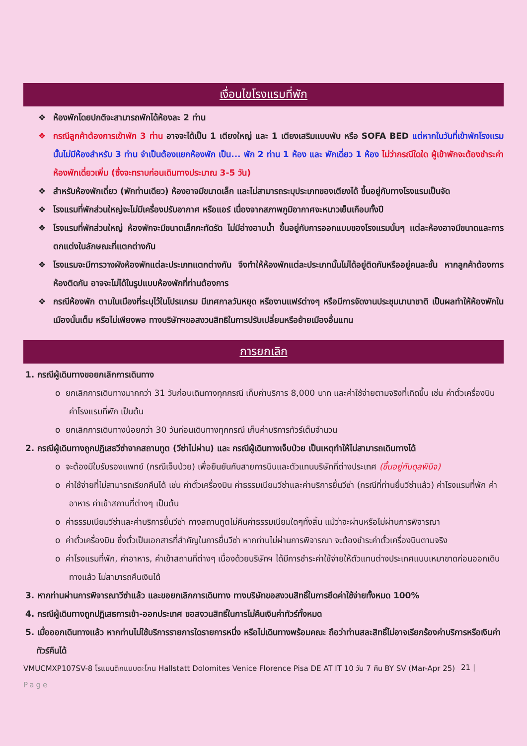เงื่อนไขโรงแรมที่พัก
❖ ห้องพักโดยปกติจะสามารถพักได้ห้องละ 2 ท่าน
❖ กรณีลูกค้าต้องการเข้าพัก 3 ท่าน อาจจะได้เป็น 1 เตียงใหญ่ และ 1 เตียงเสริมแบบพับ หรือ SOFA BED แต่หากในวันที่เข้าพักโรงแรมนั้นไม่มีห้องสำหรับ 3 ท่าน จำเป็นต้องแยกห้องพัก เป็น... พัก 2 ท่าน 1 ห้อง และ พักเดี่ยว 1 ห้อง ไม่ว่ากรณีใดใด ผู้เข้าพักจะต้องชำระค่าห้องพักเดี่ยวเพิ่ม (ซึ่งจะทราบก่อนเดินทางประมาณ 3-5 วัน)
❖ สำหรับห้องพักเดี่ยว (พักท่านเดียว) ห้องอาจมีขนาดเล็ก และไม่สามารถระบุประเภทของเตียงได้ ขึ้นอยู่กับทางโรงแรมเป็นจัด
❖ โรงแรมที่พักส่วนใหญ่จะไม่มีเครื่องปรับอากาศ หรือแอร์ เนื่องจากสภาพภูมิอากาศจะหนาวเย็นเกือบทั้งปี
❖ โรงแรมที่พักส่วนใหญ่ ห้องพักจะมีขนาดเล็กกะทัดรัด ไม่มีอ่างอาบน้ำ ขึ้นอยู่กับการออกแบบของโรงแรมนั้นๆ แต่ละห้องอาจมีขนาดและการตกแต่งในลักษณะที่แตกต่างกัน
❖ โรงแรมจะมีการวางผังห้องพักแต่ละประเภทแตกต่างกัน จึงทำให้ห้องพักแต่ละประเภทนั้นไม่ได้อยู่ติดกันหรืออยู่คนละชั้น หากลูกค้าต้องการห้องติดกัน อาจจะไม่ได้ในรูปแบบห้องพักที่ท่านต้องการ
❖ กรณีห้องพัก ตามในเมืองที่ระบุไว้ในโปรแกรม มีเทศกาลวันหยุด หรืองานแฟร์ต่างๆ หรือมีการจัดงานประชุมนานาชาติ เป็นผลทำให้ห้องพักในเมืองนั้นเต็ม หรือไม่เพียงพอ ทางบริษัทฯขอสงวนสิทธิในการปรับเปลี่ยนหรือย้ายเมืองอื่นแทน
การยกเลิก
1. กรณีผู้เดินทางขอยกเลิกการเดินทาง
o ยกเลิกการเดินทางมากกว่า 31 วันก่อนเดินทางทุกกรณี เก็บค่าบริการ 8,000 บาท และค่าใช้จ่ายตามจริงที่เกิดขึ้น เช่น ค่าตั๋วเครื่องบิน ค่าโรงแรมที่พัก เป็นต้น
o ยกเลิกการเดินทางน้อยกว่า 30 วันก่อนเดินทางทุกกรณี เก็บค่าบริการทัวร์เต็มจำนวน
2. กรณีผู้เดินทางถูกปฏิเสธวีซ่าจากสถานทูต (วีซ่าไม่ผ่าน) และ กรณีผู้เดินทางเจ็บป่วย เป็นเหตุทำให้ไม่สามารถเดินทางได้
o จะต้องมีใบรับรองแพทย์ (กรณีเจ็บป่วย) เพื่อยืนยันกับสายการบินและตัวแทนบริษัทที่ต่างประเทศ (ขึ้นอยู่กับดุลพินิจ)
o ค่าใช้จ่ายที่ไม่สามารถเรียกคืนได้ เช่น ค่าตั๋วเครื่องบิน ค่าธรรมเนียมวีซ่าและค่าบริการยื่นวีซ่า (กรณีที่ท่านยื่นวีซ่าแล้ว) ค่าโรงแรมที่พัก ค่าอาหาร ค่าเข้าสถานที่ต่างๆ เป็นต้น
o ค่าธรรมเนียมวีซ่าและค่าบริการยื่นวีซ่า ทางสถานทูตไม่คืนค่าธรรมเนียมใดๆทั้งสิ้น แม้ว่าจะผ่านหรือไม่ผ่านการพิจารณา
o ค่าตั๋วเครื่องบิน ซึ่งตั๋วเป็นเอกสารที่สำคัญในการยื่นวีซ่า หากท่านไม่ผ่านการพิจารณา จะต้องชำระค่าตั๋วเครื่องบินตามจริง
o ค่าโรงแรมที่พัก, ค่าอาหาร, ค่าเข้าสถานที่ต่างๆ เนื่องด้วยบริษัทฯ ได้มีการชำระค่าใช้จ่ายให้ตัวแทนต่างประเทศแบบเหมาขาดก่อนออกเดินทางแล้ว ไม่สามารถคืนเงินได้
3. หากท่านผ่านการพิจารณาวีซ่าแล้ว และขอยกเลิกการเดินทาง ทางบริษัทขอสงวนสิทธิ์ในการยึดค่าใช้จ่ายทั้งหมด 100%
4. กรณีผู้เดินทางถูกปฏิเสธการเข้า-ออกประเทศ ขอสงวนสิทธิ์ในการไม่คืนเงินค่าทัวร์ทั้งหมด
5. เมื่อออกเดินทางแล้ว หากท่านไม่ใช้บริการรายการใดรายการหนึ่ง หรือไม่เดินทางพร้อมคณะ ถือว่าท่านสละสิทธิ์ไม่อาจเรียกร้องค่าบริการหรือเงินค่าทัวร์คืนได้
VMUCMXP107SV-8 โรแมนติกแบบตะโกน Hallstatt Dolomites Venice Florence Pisa DE AT IT 10 วัน 7 คืน BY SV (Mar-Apr 25) 21 |
Page